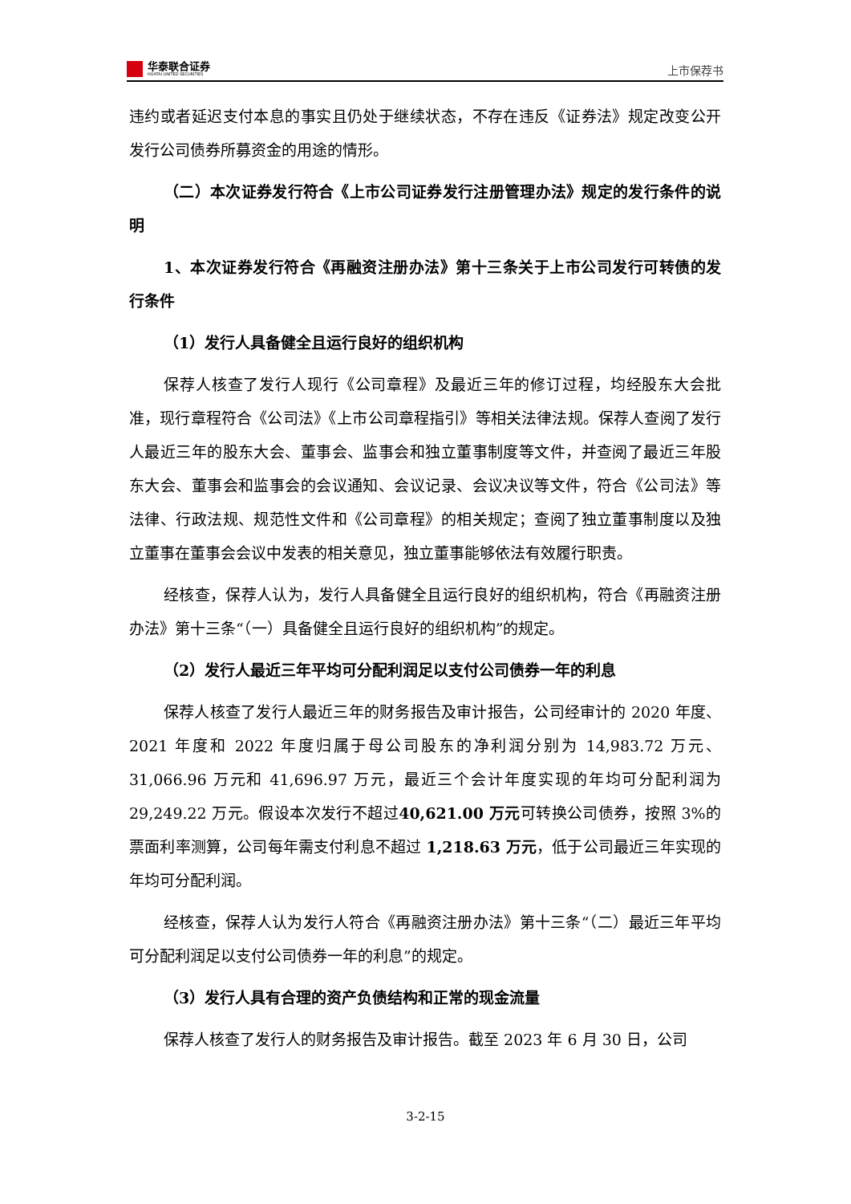华泰联合证券
HUATAI UNITED SECURITIES
上市保荐书
违约或者延迟支付本息的事实且仍处于继续状态，不存在违反《证券法》规定改变公开发行公司债券所募资金的用途的情形。
（二）本次证券发行符合《上市公司证券发行注册管理办法》规定的发行条件的说明
1、本次证券发行符合《再融资注册办法》第十三条关于上市公司发行可转债的发行条件
（1）发行人具备健全且运行良好的组织机构
保荐人核查了发行人现行《公司章程》及最近三年的修订过程，均经股东大会批准，现行章程符合《公司法》《上市公司章程指引》等相关法律法规。保荐人查阅了发行人最近三年的股东大会、董事会、监事会和独立董事制度等文件，并查阅了最近三年股东大会、董事会和监事会的会议通知、会议记录、会议决议等文件，符合《公司法》等法律、行政法规、规范性文件和《公司章程》的相关规定；查阅了独立董事制度以及独立董事在董事会会议中发表的相关意见，独立董事能够依法有效履行职责。
经核查，保荐人认为，发行人具备健全且运行良好的组织机构，符合《再融资注册办法》第十三条“（一）具备健全且运行良好的组织机构”的规定。
（2）发行人最近三年平均可分配利润足以支付公司债券一年的利息
保荐人核查了发行人最近三年的财务报告及审计报告，公司经审计的 2020 年度、2021 年度和 2022 年度归属于母公司股东的净利润分别为 14,983.72 万元、31,066.96 万元和 41,696.97 万元，最近三个会计年度实现的年均可分配利润为 29,249.22 万元。假设本次发行不超过40,621.00 万元可转换公司债券，按照 3%的票面利率测算，公司每年需支付利息不超过 1,218.63 万元，低于公司最近三年实现的年均可分配利润。
经核查，保荐人认为发行人符合《再融资注册办法》第十三条“（二）最近三年平均可分配利润足以支付公司债券一年的利息”的规定。
（3）发行人具有合理的资产负债结构和正常的现金流量
保荐人核查了发行人的财务报告及审计报告。截至 2023 年 6 月 30 日，公司
3-2-15